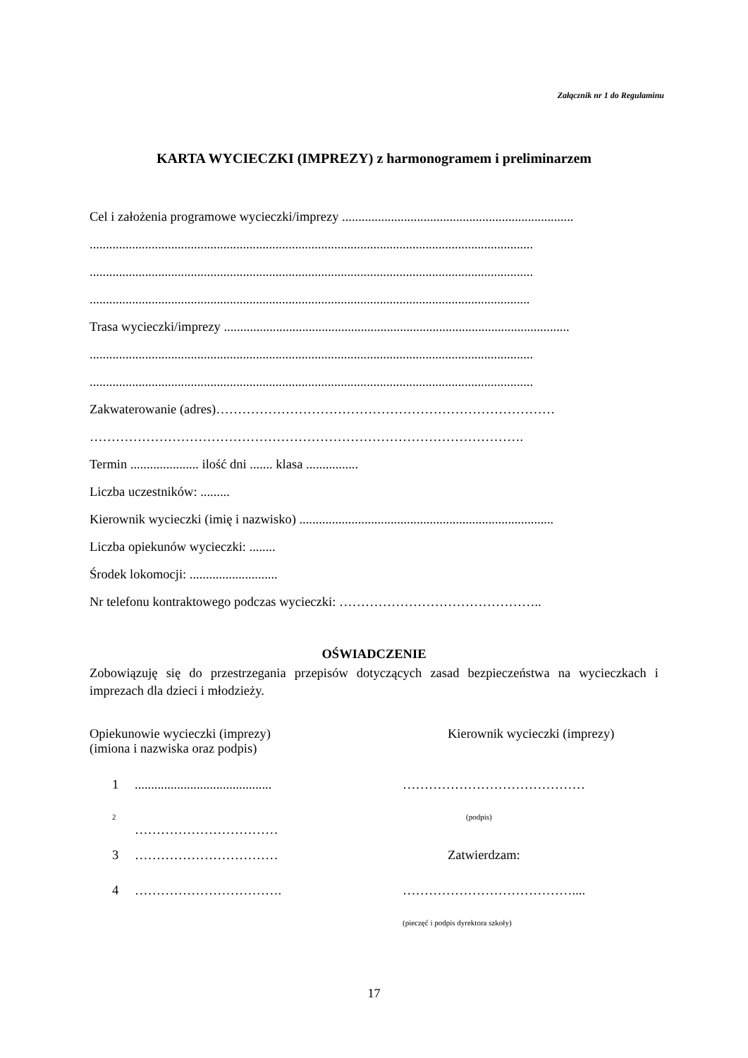Załącznik nr 1 do Regulaminu
KARTA WYCIECZKI (IMPREZY) z harmonogramem i preliminarzem
Cel i założenia programowe wycieczki/imprezy .......................................................................
........................................................................................................................................
........................................................................................................................................
.......................................................................................................................................
Trasa wycieczki/imprezy ..........................................................................................................
........................................................................................................................................
........................................................................................................................................
Zakwaterowanie (adres)……………………………………………………………………
……………………………………………………………………………………….
Termin ..................... ilość dni ....... klasa ................
Liczba uczestników: .........
Kierownik wycieczki (imię i nazwisko) ..............................................................................
Liczba opiekunów wycieczki: ........
Środek lokomocji: ...........................
Nr telefonu kontraktowego podczas wycieczki: ………………………………………..
OŚWIADCZENIE
Zobowiązuję się do przestrzegania przepisów dotyczących zasad bezpieczeństwa na wycieczkach i imprezach dla dzieci i młodzieży.
Opiekunowie wycieczki (imprezy)
(imiona i nazwiska oraz podpis)
Kierownik wycieczki (imprezy)
1.......................................... ……………………………………
2 …………………………… (podpis)
3 …………………………… Zatwierdzam:
4 ……………………………. …………………………………....
(pieczęć i podpis dyrektora szkoły)
17